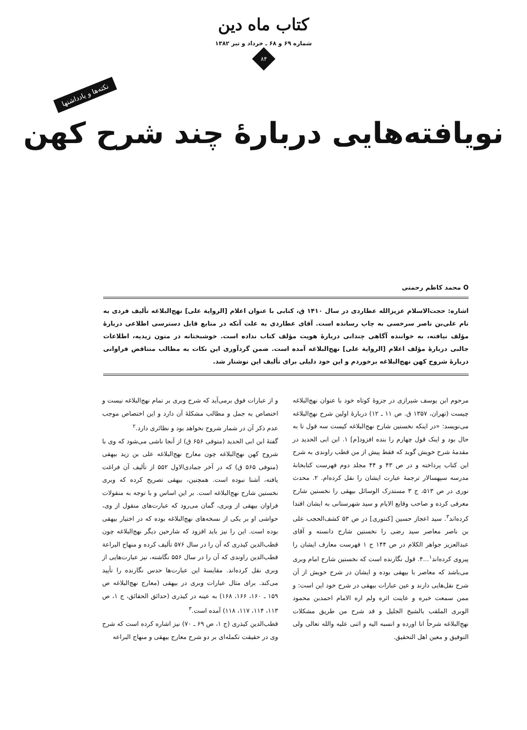کتاب ماه دین
شماره ۶۹ و ۶۸ ـ خرداد و تیر ۱۳۸۲
۸۴
نکته‌ها و یادداشتها
نویافته‌هایی دربارۀ چند شرح کهن
O محمد کاظم رحمتی
اشاره: حجت‌الاسلام عزیزالله عطاردی در سال ۱۴۱۰ ق، کتابی با عنوان اعلام [الروایة علی] نهج‌البلاغه تألیف فردی به نام علی‌بن ناصر سرخسی به چاپ رسانده است. آقای عطاردی به علت آنکه در منابع قابل دسترسی اطلاعی دربارۀ مؤلف نیافته، به خواننده آگاهی چندانی دربارۀ هویت مؤلف کتاب نداده است. خوشبختانه در متون زیدیه، اطلاعات جالبی دربارۀ مؤلف اعلام [الروایة علی] نهج‌البلاغه آمده است. ضمن گردآوری این نکات به مطالب متناقض فراوانی دربارۀ شروح کهن نهج‌البلاغه برخوردم و این خود دلیلی برای تألیف این نوشتار شد.
مرحوم ابن یوسف شیرازی در جزوۀ کوتاه خود با عنوان نهج‌البلاغه چیست (تهران، ۱۳۵۷ ق. ص ۱۱ ـ ۱۲) دربارۀ اولین شرح نهج‌البلاغه می‌نویسد: «در اینکه نخستین شارح نهج‌البلاغه کیست سه قول تا به حال بود و اینک قول چهارم را بنده افزود[م] ۱. ابن ابی الحدید در مقدمۀ شرح خویش گوید که فقط پیش از من قطب راوندی به شرح این کتاب پرداخته و در ص ۴۳ و ۴۴ مجلد دوم فهرست کتابخانۀ مدرسه سپهسالار ترجمۀ عبارت ایشان را نقل کرده‌ام. ۲. محدث نوری در ص ۵۱۳، ج ۳ مستدرک الوسائل بیهقی را نخستین شارح معرفی کرده و صاحب وقایع الایام و سید شهرستانی به ایشان اقتدا کرده‌اند<sup>۳</sup>. سید اعجاز حسین [کنتوری] در ص ۵۳ کشف‌الحجب علی بن ناصر معاصر سید رضی را نخستین شارح دانسته و آقای عبدالعزیز جواهر الکلام در ص ۱۴۴ ج ۱ فهرست معارف ایشان را پیروی کرده‌اند<sup>۱</sup>...۴. قول نگارنده است که نخستین شارح امام وبری می‌باشد که معاصر با بیهقی بوده و ایشان در شرح خویش از آن شرح نقل‌هایی دارند و عین عبارات بیهقی در شرح خود این است: و ممن سمعت خبره و عاینت اثره ولم اره الامام احمدبن محمود الوبری الملقب بالشیخ الجلیل و قد شرح من طریق مشکلات نهج‌البلاغه شرحاً انا اورده و انسبه الیه و اثنی علیه والله تعالی ولی التوفیق و معین اهل التحقیق.
و از عبارات فوق برمی‌آید که شرح وبری بر تمام نهج‌البلاغه نیست و اختصاص به جمل و مطالب مشکلۀ آن دارد و این اختصاص موجب عدم ذکر آن در شمار شروح نخواهد بود و نظائری دارد.<sup>۲</sup>
گفتۀ ابن ابی الحدید (متوفی ۶۵۶ ق) از آنجا ناشی می‌شود که وی با شروح کهن نهج‌البلاغه چون معارج نهج‌البلاغه علی بن زید بیهقی (متوفی ۵۶۵ ق) که در آخر جمادی‌الاول ۵۵۲ از تألیف آن فراغت یافته، آشنا نبوده است. همچنین، بیهقی تصریح کرده که وبری نخستین شارح نهج‌البلاغه است. بر این اساس و با توجه به منقولات فراوان بیهقی از وبری، گمان می‌رود که عبارت‌های منقول از وی، حواشی او بر یکی از نسخه‌های نهج‌البلاغه بوده که در اختیار بیهقی بوده است. این را نیز باید افزود که شارحین دیگر نهج‌البلاغه چون قطب‌الدین کیذری که آن را در سال ۵۷۶ تألیف کرده و منهاج البراعة قطب‌الدین راوندی که آن را در سال ۵۵۶ نگاشته، نیز عبارت‌هایی از وبری نقل کرده‌اند. مقایسۀ این عبارت‌ها حدس نگارنده را تأیید می‌کند. برای مثال عبارات وبری در بیهقی (معارج نهج‌البلاغه ص ۱۵۹ ـ ۱۶۰، ۱۶۶، ۱۶۸) به عینه در کیذری (حدائق الحقائق، ج ۱، ص ۱۱۳، ۱۱۴، ۱۱۷، ۱۱۸) آمده است.<sup>۳</sup>
قطب‌الدین کیذری (ج ۱، ص ۶۹ ـ ۷۰) نیز اشاره کرده است که شرح وی در حقیقت تکمله‌ای بر دو شرح معارج بیهقی و منهاج البراعه